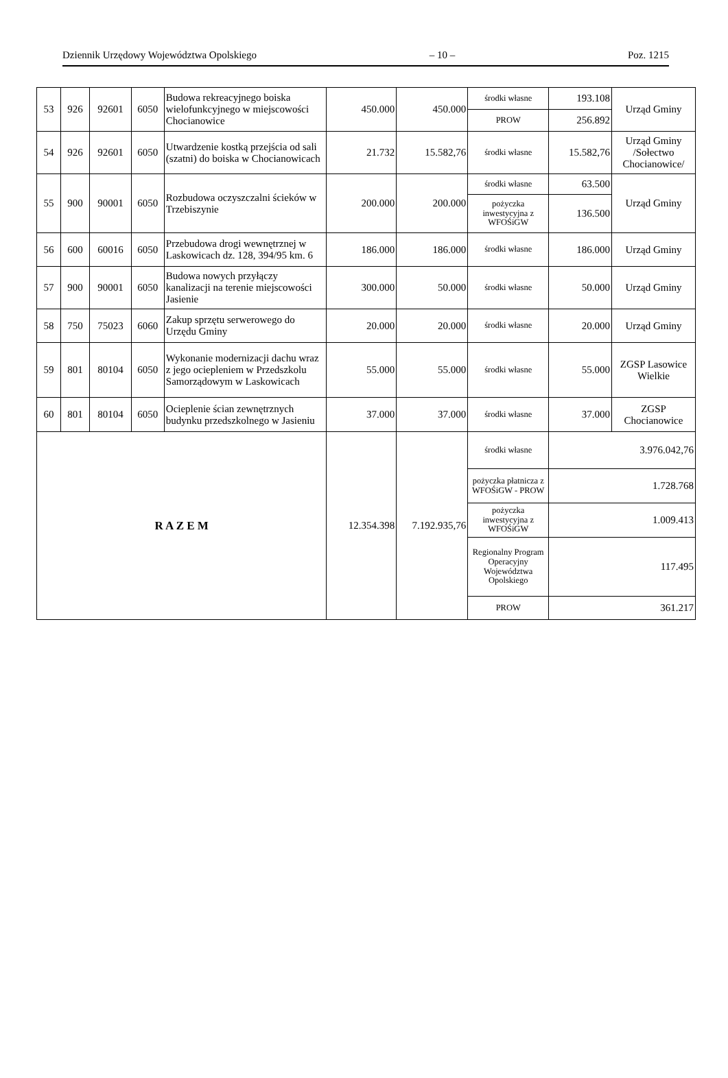Dziennik Urzędowy Województwa Opolskiego – 10 – Poz. 1215
| 53 | 926 | 92601 | 6050 | Budowa rekreacyjnego boiska wielofunkcyjnego w miejscowości Chocianowice | 450.000 | 450.000 | środki własne | 193.108 | Urząd Gminy |
| | | | | | | | PROW | 256.892 | |
| 54 | 926 | 92601 | 6050 | Utwardzenie kostką przejścia od sali (szatni) do boiska w Chocianowicach | 21.732 | 15.582,76 | środki własne | 15.582,76 | Urząd Gminy /Sołectwo Chocianowice/ |
| 55 | 900 | 90001 | 6050 | Rozbudowa oczyszczalni ścieków w Trzebiszynie | 200.000 | 200.000 | środki własne | 63.500 | Urząd Gminy |
| | | | | | | | pożyczka inwestycyjna z WFOŚiGW | 136.500 | |
| 56 | 600 | 60016 | 6050 | Przebudowa drogi wewnętrznej w Laskowicach dz. 128, 394/95 km. 6 | 186.000 | 186.000 | środki własne | 186.000 | Urząd Gminy |
| 57 | 900 | 90001 | 6050 | Budowa nowych przyłączy kanalizacji na terenie miejscowości Jasienie | 300.000 | 50.000 | środki własne | 50.000 | Urząd Gminy |
| 58 | 750 | 75023 | 6060 | Zakup sprzętu serwerowego do Urzędu Gminy | 20.000 | 20.000 | środki własne | 20.000 | Urząd Gminy |
| 59 | 801 | 80104 | 6050 | Wykonanie modernizacji dachu wraz z jego ociepleniem w Przedszkolu Samorządowym w Laskowicach | 55.000 | 55.000 | środki własne | 55.000 | ZGSP Lasowice Wielkie |
| 60 | 801 | 80104 | 6050 | Ocieplenie ścian zewnętrznych budynku przedszkolnego w Jasieniu | 37.000 | 37.000 | środki własne | 37.000 | ZGSP Chocianowice |
| R A Z E M | | | | | 12.354.398 | 7.192.935,76 | środki własne | 3.976.042,76 | |
| | | | | | | | pożyczka płatnicza z WFOŚiGW - PROW | 1.728.768 | |
| | | | | | | | pożyczka inwestycyjna z WFOŚiGW | 1.009.413 | |
| | | | | | | | Regionalny Program Operacyjny Województwa Opolskiego | 117.495 | |
| | | | | | | | PROW | 361.217 | |